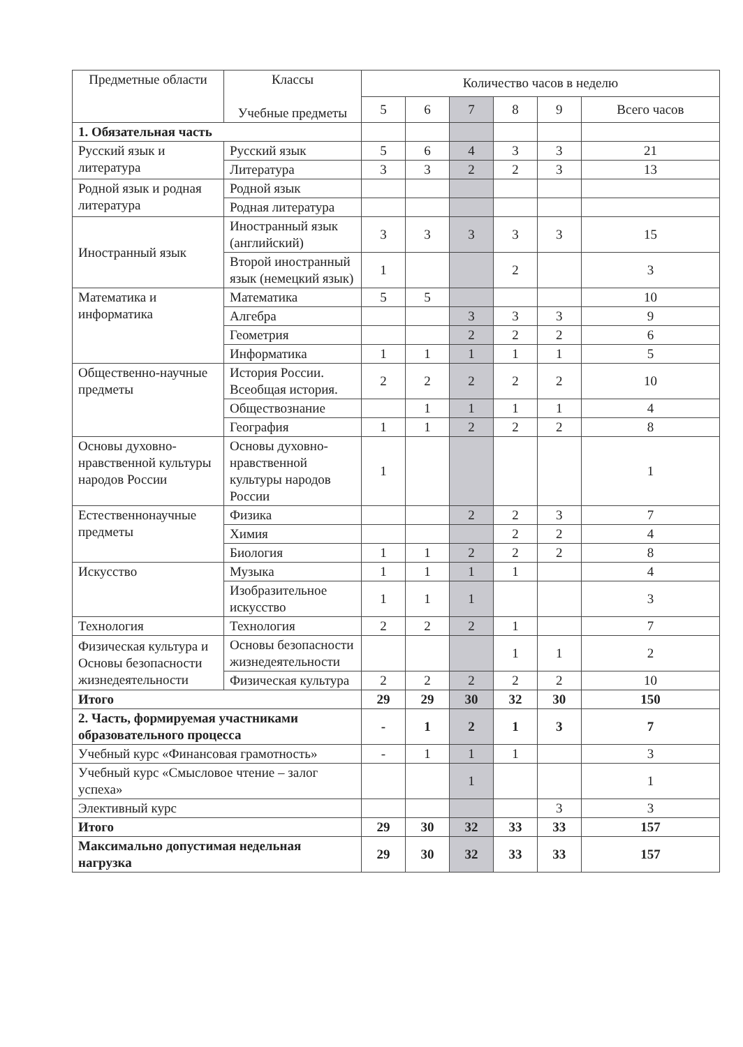| Предметные области | Классы Учебные предметы | Количество часов в неделю | | | | | |
| --- | --- | --- | --- | --- | --- | --- | --- |
| | | 5 | 6 | 7 | 8 | 9 | Всего часов |
| 1. Обязательная часть | | | | | | | |
| Русский язык и литература | Русский язык | 5 | 6 | 4 | 3 | 3 | 21 |
| | Литература | 3 | 3 | 2 | 2 | 3 | 13 |
| Родной язык и родная литература | Родной язык | | | | | | |
| | Родная литература | | | | | | |
| Иностранный язык | Иностранный язык (английский) | 3 | 3 | 3 | 3 | 3 | 15 |
| | Второй иностранный язык (немецкий язык) | 1 | | | 2 | | 3 |
| Математика и информатика | Математика | 5 | 5 | | | | 10 |
| | Алгебра | | | 3 | 3 | 3 | 9 |
| | Геометрия | | | 2 | 2 | 2 | 6 |
| | Информатика | 1 | 1 | 1 | 1 | 1 | 5 |
| Общественно-научные предметы | История России. Всеобщая история. | 2 | 2 | 2 | 2 | 2 | 10 |
| | Обществознание | | 1 | 1 | 1 | 1 | 4 |
| | География | 1 | 1 | 2 | 2 | 2 | 8 |
| Основы духовно-нравственной культуры народов России | Основы духовно-нравственной культуры народов России | 1 | | | | | 1 |
| Естественнонаучные предметы | Физика | | | 2 | 2 | 3 | 7 |
| | Химия | | | | 2 | 2 | 4 |
| | Биология | 1 | 1 | 2 | 2 | 2 | 8 |
| Искусство | Музыка | 1 | 1 | 1 | 1 | | 4 |
| | Изобразительное искусство | 1 | 1 | 1 | | | 3 |
| Технология | Технология | 2 | 2 | 2 | 1 | | 7 |
| Физическая культура и Основы безопасности жизнедеятельности | Основы безопасности жизнедеятельности | | | | 1 | 1 | 2 |
| | Физическая культура | 2 | 2 | 2 | 2 | 2 | 10 |
| Итого | | 29 | 29 | 30 | 32 | 30 | 150 |
| 2. Часть, формируемая участниками образовательного процесса | | - | 1 | 2 | 1 | 3 | 7 |
| Учебный курс «Финансовая грамотность» | | - | 1 | 1 | 1 | | 3 |
| Учебный курс «Смысловое чтение – залог успеха» | | | | 1 | | | 1 |
| Элективный курс | | | | | | 3 | 3 |
| Итого | | 29 | 30 | 32 | 33 | 33 | 157 |
| Максимально допустимая недельная нагрузка | | 29 | 30 | 32 | 33 | 33 | 157 |